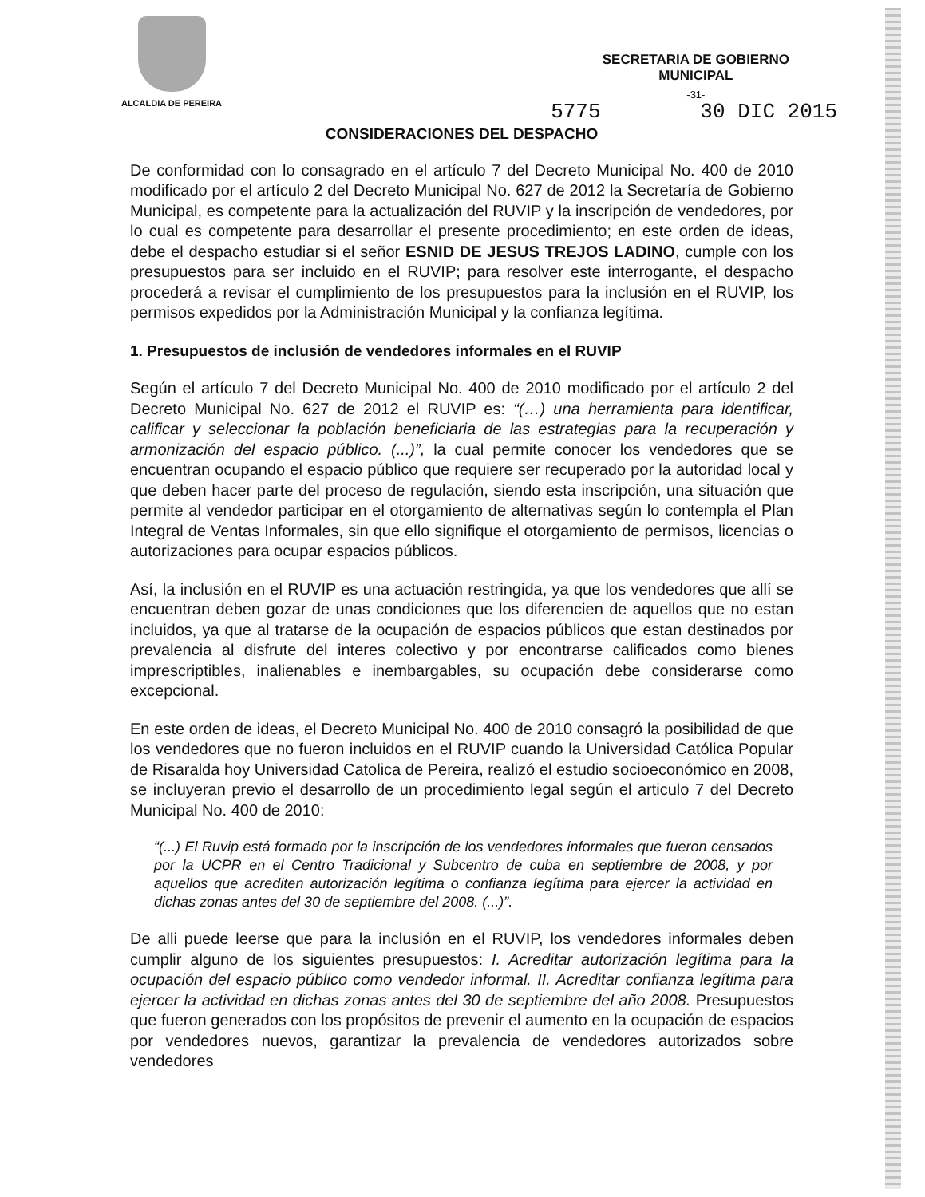ALCALDIA DE PEREIRA
SECRETARIA DE GOBIERNO
MUNICIPAL
-31-
5775 30 DIC 2015
CONSIDERACIONES DEL DESPACHO
De conformidad con lo consagrado en el artículo 7 del Decreto Municipal No. 400 de 2010 modificado por el artículo 2 del Decreto Municipal No. 627 de 2012 la Secretaría de Gobierno Municipal, es competente para la actualización del RUVIP y la inscripción de vendedores, por lo cual es competente para desarrollar el presente procedimiento; en este orden de ideas, debe el despacho estudiar si el señor ESNID DE JESUS TREJOS LADINO, cumple con los presupuestos para ser incluido en el RUVIP; para resolver este interrogante, el despacho procederá a revisar el cumplimiento de los presupuestos para la inclusión en el RUVIP, los permisos expedidos por la Administración Municipal y la confianza legítima.
1. Presupuestos de inclusión de vendedores informales en el RUVIP
Según el artículo 7 del Decreto Municipal No. 400 de 2010 modificado por el artículo 2 del Decreto Municipal No. 627 de 2012 el RUVIP es: “(…) una herramienta para identificar, calificar y seleccionar la población beneficiaria de las estrategias para la recuperación y armonización del espacio público. (...)”, la cual permite conocer los vendedores que se encuentran ocupando el espacio público que requiere ser recuperado por la autoridad local y que deben hacer parte del proceso de regulación, siendo esta inscripción, una situación que permite al vendedor participar en el otorgamiento de alternativas según lo contempla el Plan Integral de Ventas Informales, sin que ello signifique el otorgamiento de permisos, licencias o autorizaciones para ocupar espacios públicos.
Así, la inclusión en el RUVIP es una actuación restringida, ya que los vendedores que allí se encuentran deben gozar de unas condiciones que los diferencien de aquellos que no estan incluidos, ya que al tratarse de la ocupación de espacios públicos que estan destinados por prevalencia al disfrute del interes colectivo y por encontrarse calificados como bienes imprescriptibles, inalienables e inembargables, su ocupación debe considerarse como excepcional.
En este orden de ideas, el Decreto Municipal No. 400 de 2010 consagró la posibilidad de que los vendedores que no fueron incluidos en el RUVIP cuando la Universidad Católica Popular de Risaralda hoy Universidad Catolica de Pereira, realizó el estudio socioeconómico en 2008, se incluyeran previo el desarrollo de un procedimiento legal según el articulo 7 del Decreto Municipal No. 400 de 2010:
“(...) El Ruvip está formado por la inscripción de los vendedores informales que fueron censados por la UCPR en el Centro Tradicional y Subcentro de cuba en septiembre de 2008, y por aquellos que acrediten autorización legítima o confianza legítima para ejercer la actividad en dichas zonas antes del 30 de septiembre del 2008. (...)”.
De alli puede leerse que para la inclusión en el RUVIP, los vendedores informales deben cumplir alguno de los siguientes presupuestos: I. Acreditar autorización legítima para la ocupación del espacio público como vendedor informal. II. Acreditar confianza legítima para ejercer la actividad en dichas zonas antes del 30 de septiembre del año 2008. Presupuestos que fueron generados con los propósitos de prevenir el aumento en la ocupación de espacios por vendedores nuevos, garantizar la prevalencia de vendedores autorizados sobre vendedores